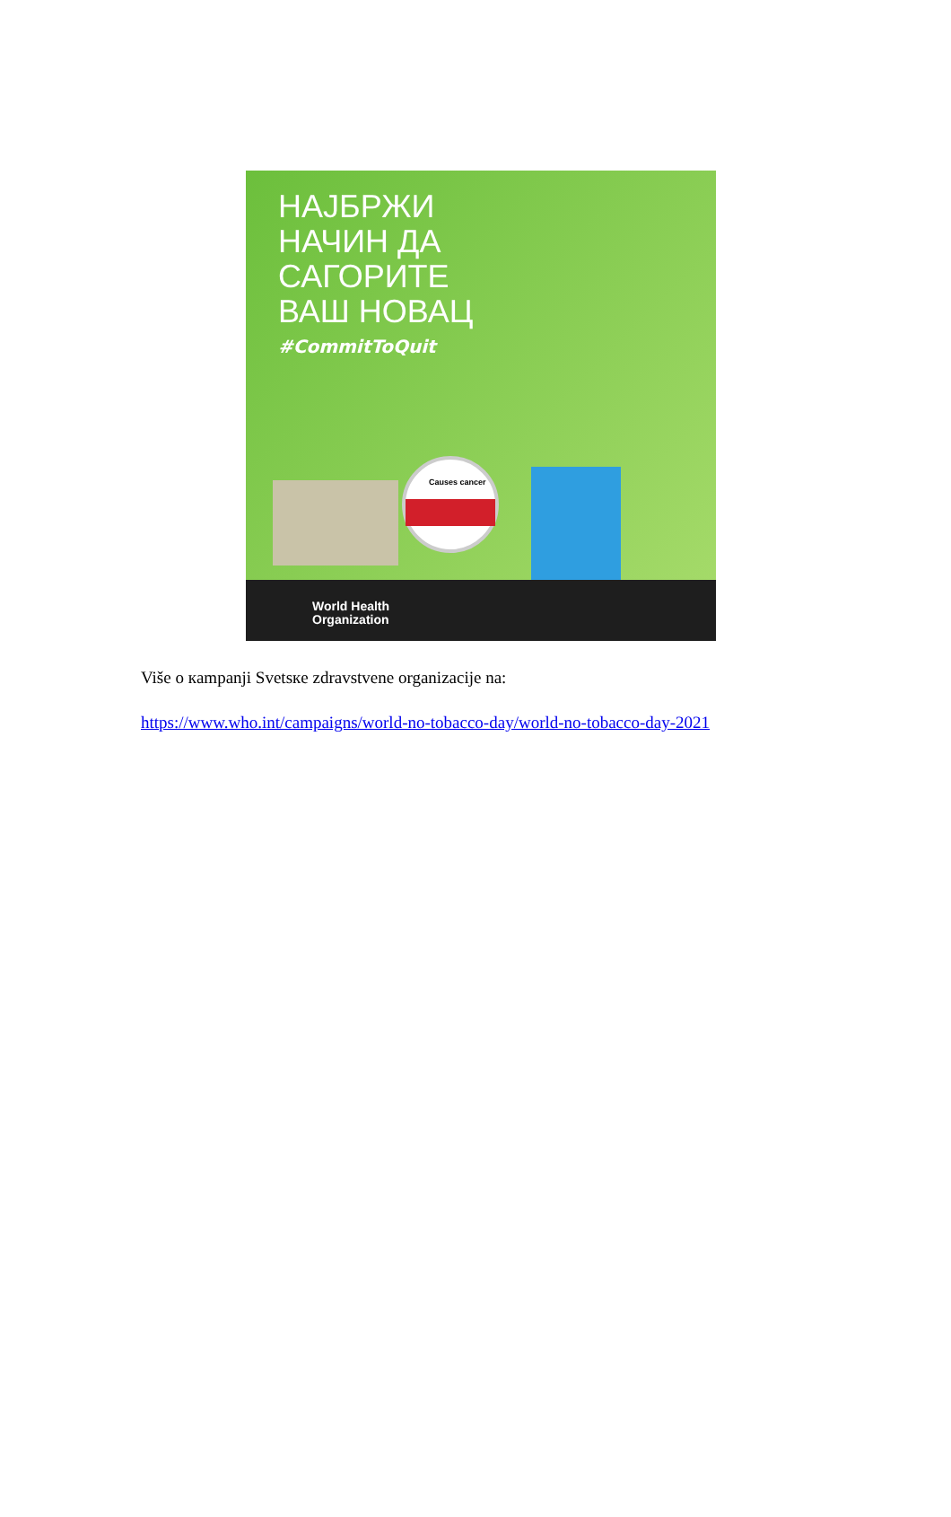НАЈБРЖИ
НАЧИН ДА
САГОРИТЕ
ВАШ НОВАЦ
#CommitToQuit
Causes cancer
World Health
Organization
Više o кampanji Svetsкe zdravstvene organizacije na:
https://www.who.int/campaigns/world-no-tobacco-day/world-no-tobacco-day-2021